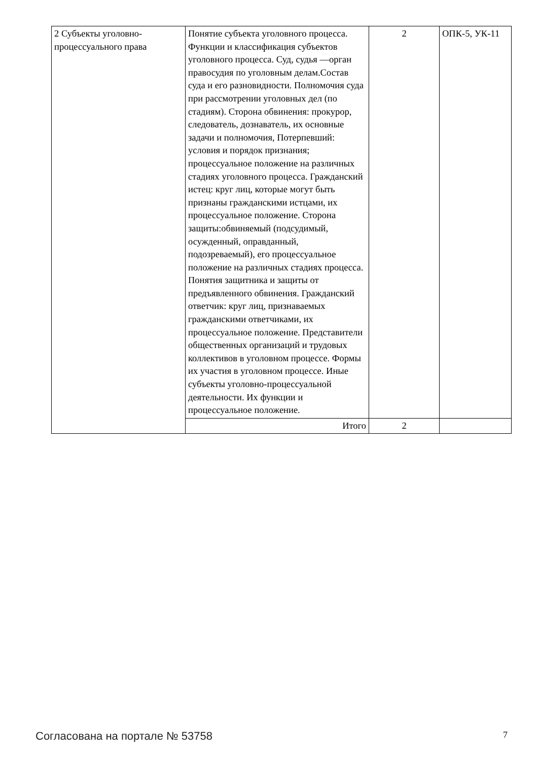| 2 Субъекты уголовно-процессуального права | Понятие субъекта уголовного процесса. Функции и классификация субъектов уголовного процесса. Суд, судья —орган правосудия по уголовным делам.Состав суда и его разновидности. Полномочия суда при рассмотрении уголовных дел (по стадиям). Сторона обвинения: прокурор, следователь, дознаватель, их основные задачи и полномочия, Потерпевший: условия и порядок признания; процессуальное положение на различных стадиях уголовного процесса. Гражданский истец: круг лиц, которые могут быть признаны гражданскими истцами, их процессуальное положение. Сторона защиты:обвиняемый (подсудимый, осужденный, оправданный, подозреваемый), его процессуальное положение на различных стадиях процесса. Понятия защитника и защиты от предъявленного обвинения. Гражданский ответчик: круг лиц, признаваемых гражданскими ответчиками, их процессуальное положение. Представители общественных организаций и трудовых коллективов в уголовном процессе. Формы их участия в уголовном процессе. Иные субъекты уголовно-процессуальной деятельности. Их функции и процессуальное положение. | 2 | ОПК-5, УК-11 |
| | Итого | 2 | |
Согласована на портале № 53758 7